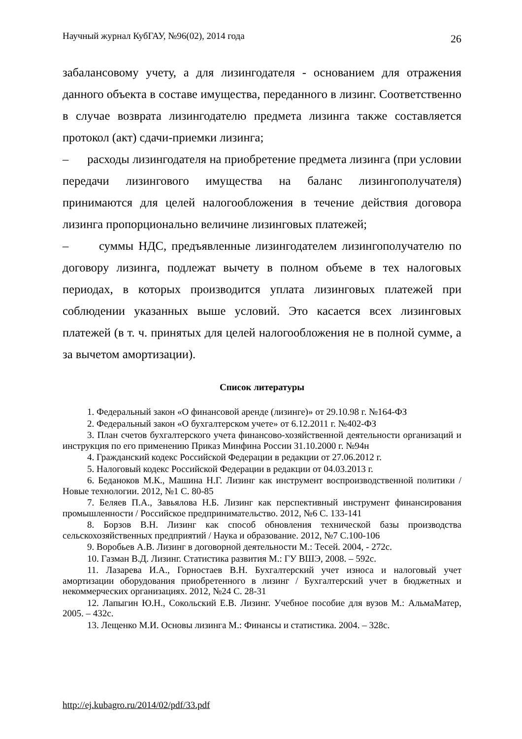Научный журнал КубГАУ, №96(02), 2014 года 26
забалансовому учету, а для лизингодателя - основанием для отражения данного объекта в составе имущества, переданного в лизинг. Соответственно в случае возврата лизингодателю предмета лизинга также составляется протокол (акт) сдачи-приемки лизинга;
– расходы лизингодателя на приобретение предмета лизинга (при условии передачи лизингового имущества на баланс лизингополучателя) принимаются для целей налогообложения в течение действия договора лизинга пропорционально величине лизинговых платежей;
– суммы НДС, предъявленные лизингодателем лизингополучателю по договору лизинга, подлежат вычету в полном объеме в тех налоговых периодах, в которых производится уплата лизинговых платежей при соблюдении указанных выше условий. Это касается всех лизинговых платежей (в т. ч. принятых для целей налогообложения не в полной сумме, а за вычетом амортизации).
Список литературы
1. Федеральный закон «О финансовой аренде (лизинге)» от 29.10.98 г. №164-ФЗ
2. Федеральный закон «О бухгалтерском учете» от 6.12.2011 г. №402-ФЗ
3. План счетов бухгалтерского учета финансово-хозяйственной деятельности организаций и инструкция по его применению Приказ Минфина России 31.10.2000 г. №94н
4. Гражданский кодекс Российской Федерации в редакции от 27.06.2012 г.
5. Налоговый кодекс Российской Федерации в редакции от 04.03.2013 г.
6. Беданоков М.К., Машина Н.Г. Лизинг как инструмент воспроизводственной политики / Новые технологии. 2012, №1 С. 80-85
7. Беляев П.А., Завьялова Н.Б. Лизинг как перспективный инструмент финансирования промышленности / Российское предпринимательство. 2012, №6 С. 133-141
8. Борзов В.Н. Лизинг как способ обновления технической базы производства сельскохозяйственных предприятий / Наука и образование. 2012, №7 С.100-106
9. Воробьев А.В. Лизинг в договорной деятельности М.: Тесей. 2004, - 272с.
10. Газман В.Д. Лизинг. Статистика развития М.: ГУ ВШЭ, 2008. – 592с.
11. Лазарева И.А., Горностаев В.Н. Бухгалтерский учет износа и налоговый учет амортизации оборудования приобретенного в лизинг / Бухгалтерский учет в бюджетных и некоммерческих организациях. 2012, №24 С. 28-31
12. Лапыгин Ю.Н., Сокольский Е.В. Лизинг. Учебное пособие для вузов М.: АльмаМатер, 2005. – 432с.
13. Лещенко М.И. Основы лизинга М.: Финансы и статистика. 2004. – 328с.
http://ej.kubagro.ru/2014/02/pdf/33.pdf